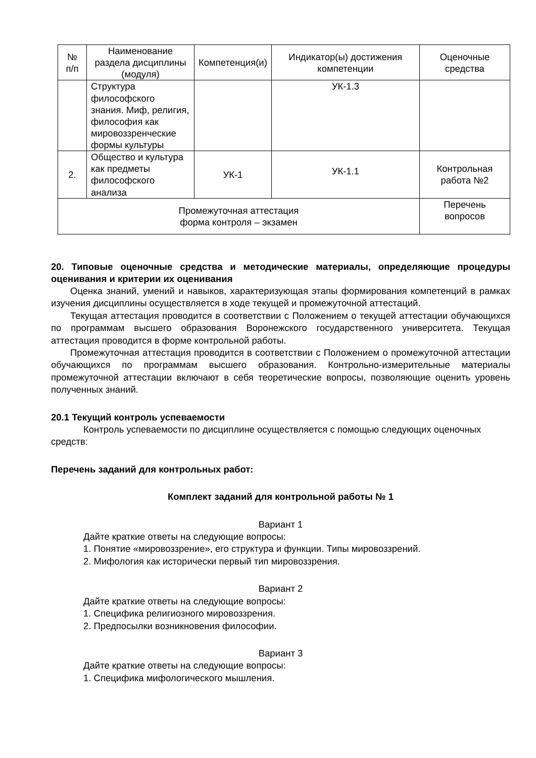| № п/п | Наименование раздела дисциплины (модуля) | Компетенция(и) | Индикатор(ы) достижения компетенции | Оценочные средства |
| --- | --- | --- | --- | --- |
| | Структура философского знания. Миф, религия, философия как мировоззренческие формы культуры | | УК-1.3 | |
| 2. | Общество и культура как предметы философского анализа | УК-1 | УК-1.1 | Контрольная работа №2 |
| Промежуточная аттестация форма контроля – экзамен | | | | Перечень вопросов |
20. Типовые оценочные средства и методические материалы, определяющие процедуры оценивания и критерии их оценивания
Оценка знаний, умений и навыков, характеризующая этапы формирования компетенций в рамках изучения дисциплины осуществляется в ходе текущей и промежуточной аттестаций.
Текущая аттестация проводится в соответствии с Положением о текущей аттестации обучающихся по программам высшего образования Воронежского государственного университета. Текущая аттестация проводится в форме контрольной работы.
Промежуточная аттестация проводится в соответствии с Положением о промежуточной аттестации обучающихся по программам высшего образования. Контрольно-измерительные материалы промежуточной аттестации включают в себя теоретические вопросы, позволяющие оценить уровень полученных знаний.
20.1 Текущий контроль успеваемости
Контроль успеваемости по дисциплине осуществляется с помощью следующих оценочных средств:
Перечень заданий для контрольных работ:
Комплект заданий для контрольной работы № 1
Вариант 1
Дайте краткие ответы на следующие вопросы:
1. Понятие «мировоззрение», его структура и функции. Типы мировоззрений.
2. Мифология как исторически первый тип мировоззрения.
Вариант 2
Дайте краткие ответы на следующие вопросы:
1. Специфика религиозного мировоззрения.
2. Предпосылки возникновения философии.
Вариант 3
Дайте краткие ответы на следующие вопросы:
1. Специфика мифологического мышления.